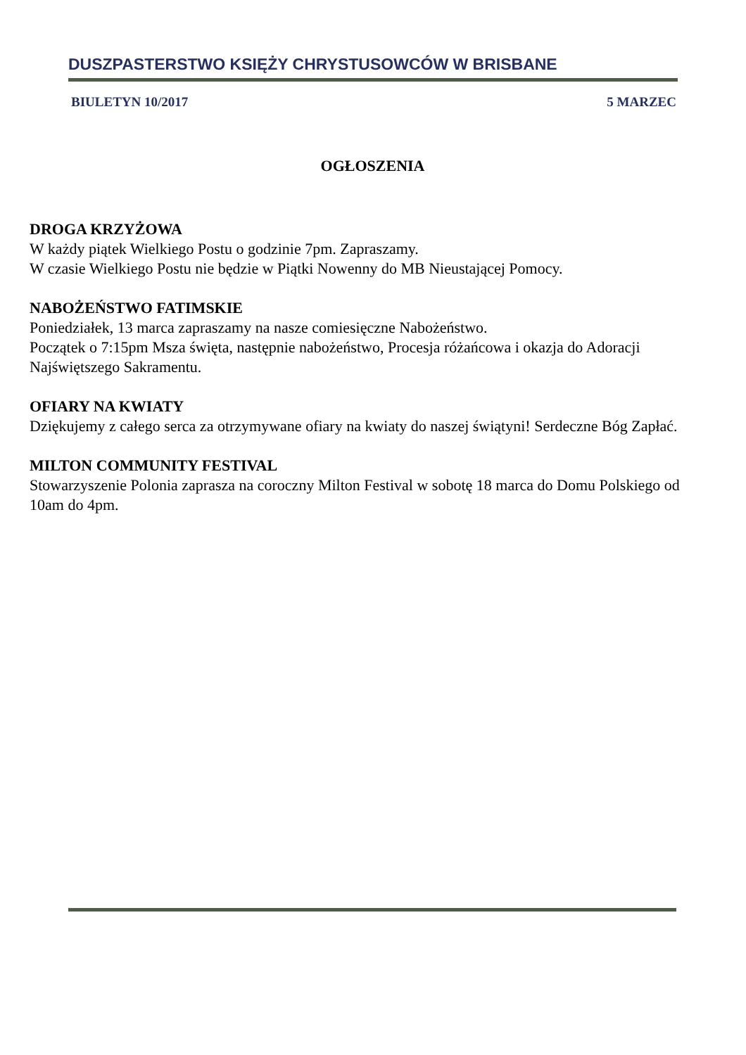DUSZPASTERSTWO KSIĘŻY CHRYSTUSOWCÓW W BRISBANE
BIULETYN 10/2017 5 MARZEC
OGŁOSZENIA
DROGA KRZYŻOWA
W każdy piątek Wielkiego Postu o godzinie 7pm. Zapraszamy.
W czasie Wielkiego Postu nie będzie w Piątki Nowenny do MB Nieustającej Pomocy.
NABOŻEŃSTWO FATIMSKIE
Poniedziałek, 13 marca zapraszamy na nasze comiesięczne Nabożeństwo.
Początek o 7:15pm Msza święta, następnie nabożeństwo, Procesja różańcowa i okazja do Adoracji Najświętszego Sakramentu.
OFIARY NA KWIATY
Dziękujemy z całego serca za otrzymywane ofiary na kwiaty do naszej świątyni! Serdeczne Bóg Zapłać.
MILTON COMMUNITY FESTIVAL
Stowarzyszenie Polonia zaprasza na coroczny Milton Festival w sobotę 18 marca do Domu Polskiego od 10am do 4pm.